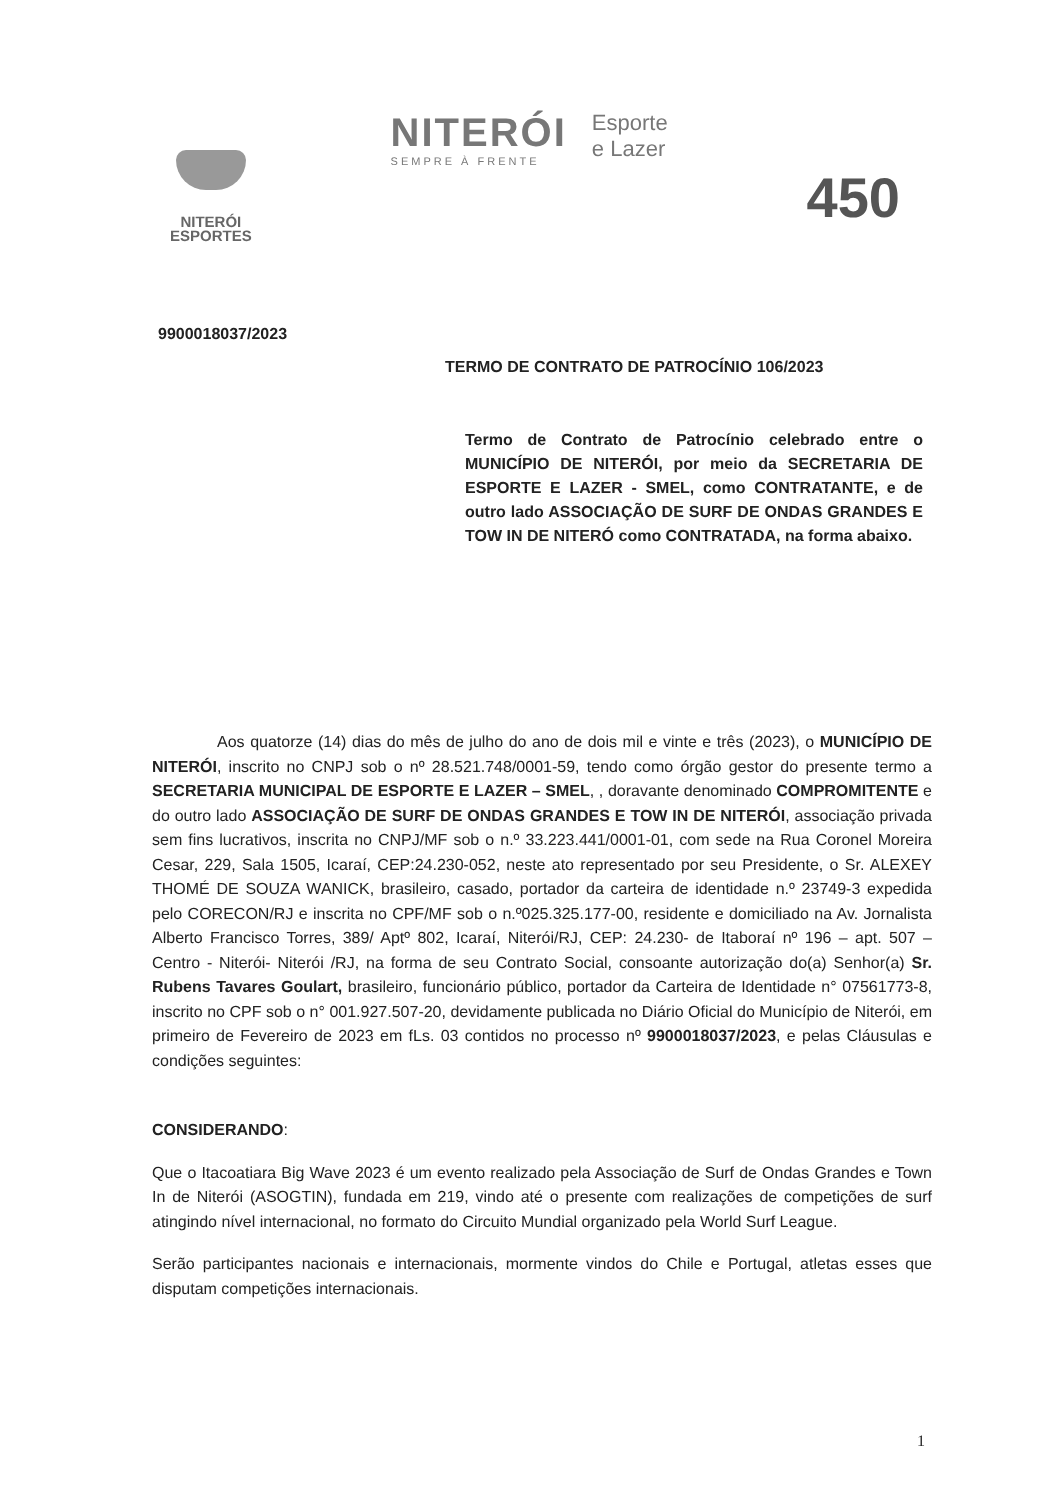NITERÓI
ESPORTES
NITERÓI
SEMPRE À FRENTE
Esporte
e Lazer
450
9900018037/2023
TERMO DE CONTRATO DE PATROCÍNIO 106/2023
Termo de Contrato de Patrocínio celebrado entre o MUNICÍPIO DE NITERÓI, por meio da SECRETARIA DE ESPORTE E LAZER - SMEL, como CONTRATANTE, e de outro lado ASSOCIAÇÃO DE SURF DE ONDAS GRANDES E TOW IN DE NITERÓ como CONTRATADA, na forma abaixo.
Aos quatorze (14) dias do mês de julho do ano de dois mil e vinte e três (2023), o MUNICÍPIO DE NITERÓI, inscrito no CNPJ sob o nº 28.521.748/0001-59, tendo como órgão gestor do presente termo a SECRETARIA MUNICIPAL DE ESPORTE E LAZER – SMEL, , doravante denominado COMPROMITENTE e do outro lado ASSOCIAÇÃO DE SURF DE ONDAS GRANDES E TOW IN DE NITERÓI, associação privada sem fins lucrativos, inscrita no CNPJ/MF sob o n.º 33.223.441/0001-01, com sede na Rua Coronel Moreira Cesar, 229, Sala 1505, Icaraí, CEP:24.230-052, neste ato representado por seu Presidente, o Sr. ALEXEY THOMÉ DE SOUZA WANICK, brasileiro, casado, portador da carteira de identidade n.º 23749-3 expedida pelo CORECON/RJ e inscrita no CPF/MF sob o n.º025.325.177-00, residente e domiciliado na Av. Jornalista Alberto Francisco Torres, 389/ Aptº 802, Icaraí, Niterói/RJ, CEP: 24.230- de Itaboraí nº 196 – apt. 507 – Centro - Niterói- Niterói /RJ, na forma de seu Contrato Social, consoante autorização do(a) Senhor(a) Sr. Rubens Tavares Goulart, brasileiro, funcionário público, portador da Carteira de Identidade n° 07561773-8, inscrito no CPF sob o n° 001.927.507-20, devidamente publicada no Diário Oficial do Município de Niterói, em primeiro de Fevereiro de 2023 em fLs. 03 contidos no processo nº 9900018037/2023, e pelas Cláusulas e condições seguintes:
CONSIDERANDO:
Que o Itacoatiara Big Wave 2023 é um evento realizado pela Associação de Surf de Ondas Grandes e Town In de Niterói (ASOGTIN), fundada em 219, vindo até o presente com realizações de competições de surf atingindo nível internacional, no formato do Circuito Mundial organizado pela World Surf League.
Serão participantes nacionais e internacionais, mormente vindos do Chile e Portugal, atletas esses que disputam competições internacionais.
1